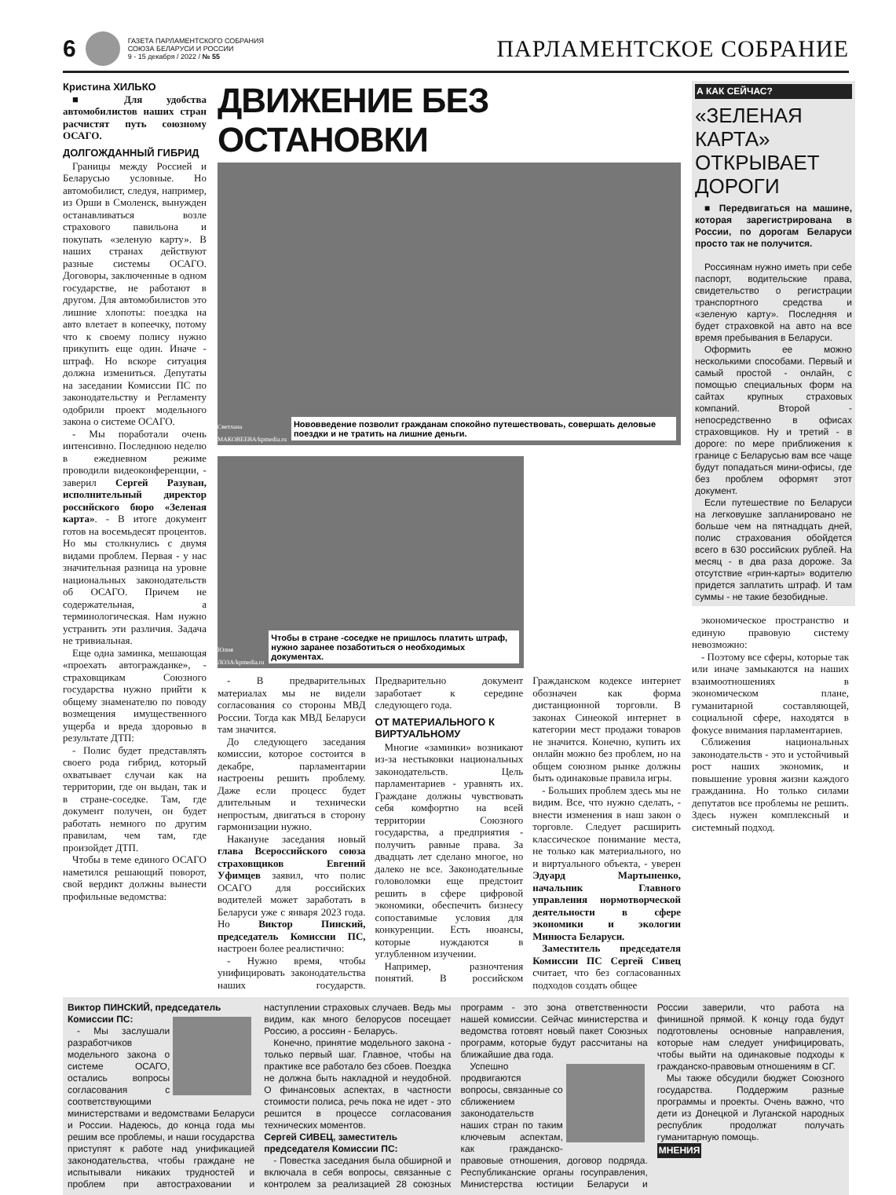6
ГАЗЕТА ПАРЛАМЕНТСКОГО СОБРАНИЯ
СОЮЗА БЕЛАРУСИ И РОССИИ
9 - 15 декабря / 2022 / № 55
ПАРЛАМЕНТСКОЕ СОБРАНИЕ
Кристина ХИЛЬКО
■ Для удобства автомобилистов наших стран расчистят путь союзному ОСАГО.
ДОЛГОЖДАННЫЙ ГИБРИД
Границы между Россией и Беларусью условные. Но автомобилист, следуя, например, из Орши в Смоленск, вынужден останавливаться возле страхового павильона и покупать «зеленую карту». В наших странах действуют разные системы ОСАГО. Договоры, заключенные в одном государстве, не работают в другом. Для автомобилистов это лишние хлопоты: поездка на авто влетает в копеечку, потому что к своему полису нужно прикупить еще один. Иначе - штраф. Но вскоре ситуация должна измениться. Депутаты на заседании Комиссии ПС по законодательству и Регламенту одобрили проект модельного закона о системе ОСАГО.
- Мы поработали очень интенсивно. Последнюю неделю в ежедневном режиме проводили видеоконференции, - заверил Сергей Разуван, исполнительный директор российского бюро «Зеленая карта». - В итоге документ готов на восемьдесят процентов. Но мы столкнулись с двумя видами проблем. Первая - у нас значительная разница на уровне национальных законодательств об ОСАГО. Причем не содержательная, а терминологическая. Нам нужно устранить эти различия. Задача не тривиальная.
Еще одна заминка, мешающая «проехать автогражданке», - страховщикам Союзного государства нужно прийти к общему знаменателю по поводу возмещения имущественного ущерба и вреда здоровью в результате ДТП:
- Полис будет представлять своего рода гибрид, который охватывает случаи как на территории, где он выдан, так и в стране-соседке. Там, где документ получен, он будет работать немного по другим правилам, чем там, где произойдет ДТП.
Чтобы в теме единого ОСАГО наметился решающий поворот, свой вердикт должны вынести профильные ведомства:
ДВИЖЕНИЕ БЕЗ ОСТАНОВКИ
Светлана МАКОВЕЕВА/kpmedia.ru
Нововведение позволит гражданам спокойно путешествовать, совершать деловые поездки и не тратить на лишние деньги.
Юлия ЛОЗА/kpmedia.ru
Чтобы в стране -соседке не пришлось платить штраф, нужно заранее позаботиться о необходимых документах.
- В предварительных материалах мы не видели согласования со стороны МВД России. Тогда как МВД Беларуси там значится.
До следующего заседания комиссии, которое состоится в декабре, парламентарии настроены решить проблему. Даже если процесс будет длительным и технически непростым, двигаться в сторону гармонизации нужно.
Накануне заседания новый глава Всероссийского союза страховщиков Евгений Уфимцев заявил, что полис ОСАГО для российских водителей может заработать в Беларуси уже с января 2023 года. Но Виктор Пинский, председатель Комиссии ПС, настроен более реалистично:
- Нужно время, чтобы унифицировать законодательства наших государств. Предварительно документ заработает к середине следующего года.
ОТ МАТЕРИАЛЬНОГО К ВИРТУАЛЬНОМУ
Многие «заминки» возникают из-за нестыковки национальных законодательств. Цель парламентариев - уравнять их. Граждане должны чувствовать себя комфортно на всей территории Союзного государства, а предприятия - получить равные права. За двадцать лет сделано многое, но далеко не все. Законодательные головоломки еще предстоит решить в сфере цифровой экономики, обеспечить бизнесу сопоставимые условия для конкуренции. Есть нюансы, которые нуждаются в углубленном изучении.
Например, разночтения понятий. В российском Гражданском кодексе интернет обозначен как форма дистанционной торговли. В законах Синеокой интернет в категории мест продажи товаров не значится. Конечно, купить их онлайн можно без проблем, но на общем союзном рынке должны быть одинаковые правила игры.
- Больших проблем здесь мы не видим. Все, что нужно сделать, - внести изменения в наш закон о торговле. Следует расширить классическое понимание места, не только как материального, но и виртуального объекта, - уверен Эдуард Мартыненко, начальник Главного управления нормотворческой деятельности в сфере экономики и экологии Минюста Беларуси.
Заместитель председателя Комиссии ПС Сергей Сивец считает, что без согласованных подходов создать общее
А КАК СЕЙЧАС?
«ЗЕЛЕНАЯ КАРТА» ОТКРЫВАЕТ ДОРОГИ
■ Передвигаться на машине, которая зарегистрирована в России, по дорогам Беларуси просто так не получится.
Россиянам нужно иметь при себе паспорт, водительские права, свидетельство о регистрации транспортного средства и «зеленую карту». Последняя и будет страховкой на авто на все время пребывания в Беларуси.
Оформить ее можно несколькими способами. Первый и самый простой - онлайн, с помощью специальных форм на сайтах крупных страховых компаний. Второй - непосредственно в офисах страховщиков. Ну и третий - в дороге: по мере приближения к границе с Беларусью вам все чаще будут попадаться мини-офисы, где без проблем оформят этот документ.
Если путешествие по Беларуси на легковушке запланировано не больше чем на пятнадцать дней, полис страхования обойдется всего в 630 российских рублей. На месяц - в два раза дороже. За отсутствие «грин-карты» водителю придется заплатить штраф. И там суммы - не такие безобидные.
экономическое пространство и единую правовую систему невозможно:
- Поэтому все сферы, которые так или иначе замыкаются на наших взаимоотношениях в экономическом плане, гуманитарной составляющей, социальной сфере, находятся в фокусе внимания парламентариев.
Сближения национальных законодательств - это и устойчивый рост наших экономик, и повышение уровня жизни каждого гражданина. Но только силами депутатов все проблемы не решить. Здесь нужен комплексный и системный подход.
Виктор ПИНСКИЙ, председатель Комиссии ПС:
- Мы заслушали разработчиков модельного закона о системе ОСАГО, остались вопросы согласования с соответствующими министерствами и ведомствами Беларуси и России. Надеюсь, до конца года мы решим все проблемы, и наши государства приступят к работе над унификацией законодательства, чтобы граждане не испытывали никаких трудностей и проблем при автостраховании и наступлении страховых случаев. Ведь мы видим, как много белорусов посещает Россию, а россиян - Беларусь.
Конечно, принятие модельного закона - только первый шаг. Главное, чтобы на практике все работало без сбоев. Поездка не должна быть накладной и неудобной. О финансовых аспектах, в частности стоимости полиса, речь пока не идет - это решится в процессе согласования технических моментов.
Сергей СИВЕЦ, заместитель председателя Комиссии ПС:
- Повестка заседания была обширной и включала в себя вопросы, связанные с контролем за реализацией 28 союзных программ - это зона ответственности нашей комиссии. Сейчас министерства и ведомства готовят новый пакет Союзных программ, которые будут рассчитаны на ближайшие два года.
Успешно продвигаются вопросы, связанные со сближением законодательств наших стран по таким ключевым аспектам, как гражданско-правовые отношения, договор подряда. Республиканские органы госуправления, Министерства юстиции Беларуси и России заверили, что работа на финишной прямой. К концу года будут подготовлены основные направления, которые нам следует унифицировать, чтобы выйти на одинаковые подходы к гражданско-правовым отношениям в СГ.
Мы также обсудили бюджет Союзного государства. Поддержим разные программы и проекты. Очень важно, что дети из Донецкой и Луганской народных республик продолжат получать гуманитарную помощь.
МНЕНИЯ